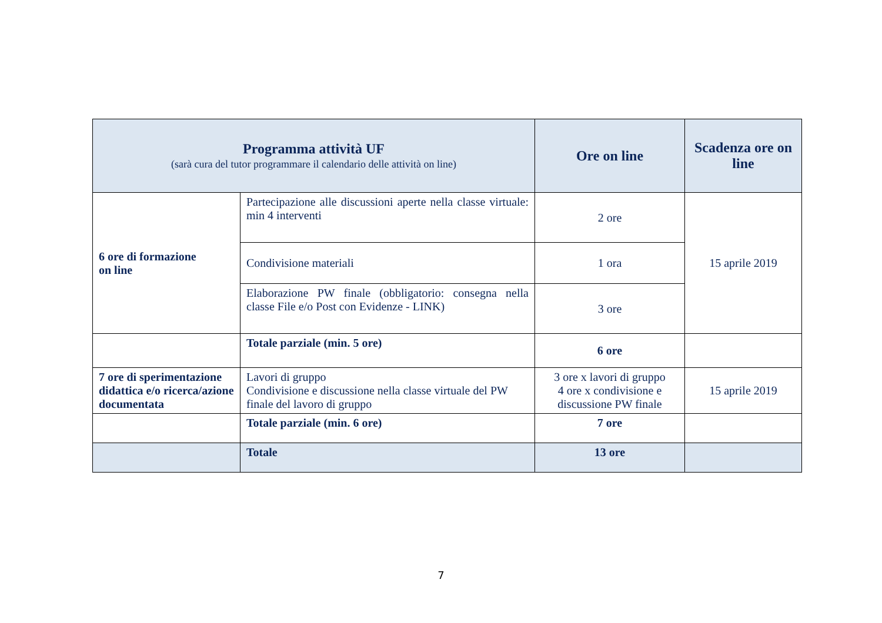| Programma attività UF (sarà cura del tutor programmare il calendario delle attività on line) | | Ore on line | Scadenza ore on line |
| --- | --- | --- | --- |
| 6 ore di formazione on line | Partecipazione alle discussioni aperte nella classe virtuale: min 4 interventi | 2 ore | 15 aprile 2019 |
| | Condivisione materiali | 1 ora | |
| | Elaborazione PW finale (obbligatorio: consegna nella classe File e/o Post con Evidenze - LINK) | 3 ore | |
| | Totale parziale (min. 5 ore) | 6 ore | |
| 7 ore di sperimentazione didattica e/o ricerca/azione documentata | Lavori di gruppo Condivisione e discussione nella classe virtuale del PW finale del lavoro di gruppo | 3 ore x lavori di gruppo 4 ore x condivisione e discussione PW finale | 15 aprile 2019 |
| | Totale parziale (min. 6 ore) | 7 ore | |
| | Totale | 13 ore | |
7